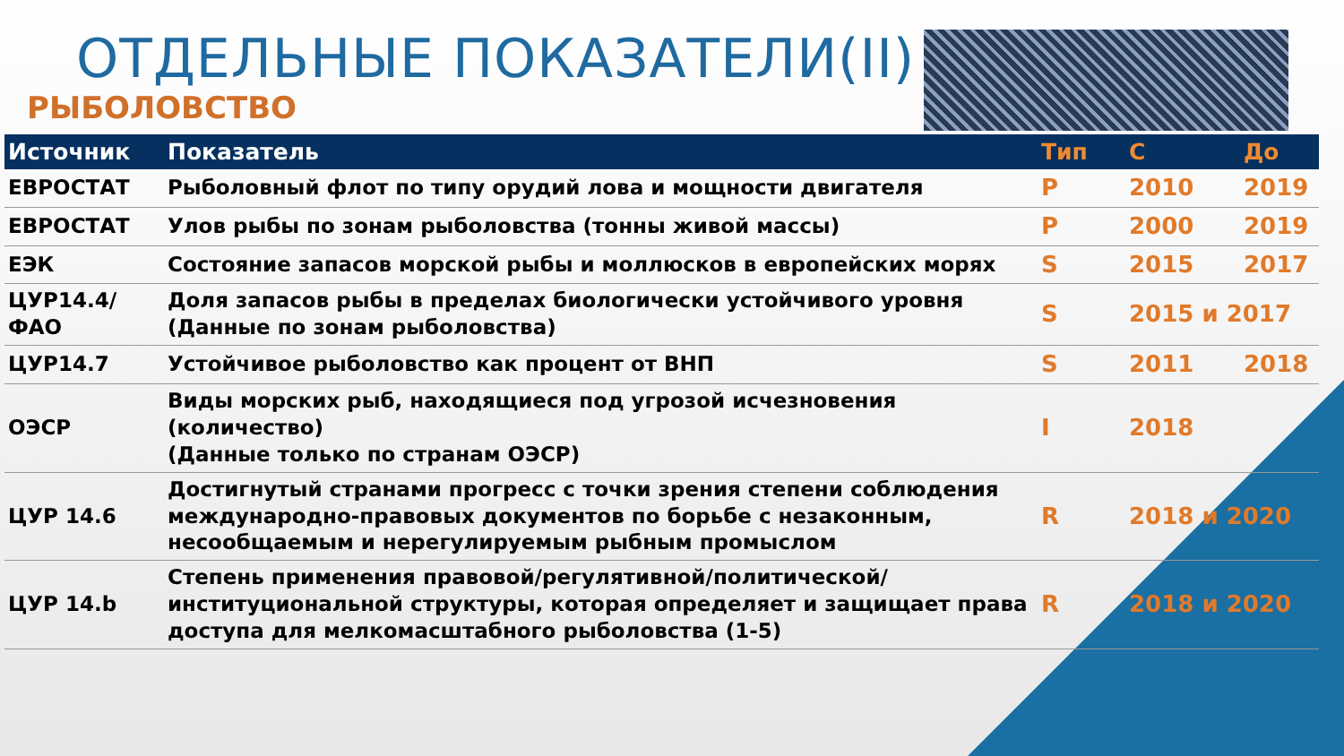ОТДЕЛЬНЫЕ ПОКАЗАТЕЛИ(II)
РЫБОЛОВСТВО
| Источник | Показатель | Тип | С | До |
| --- | --- | --- | --- | --- |
| ЕВРОСТАТ | Рыболовный флот по типу орудий лова и мощности двигателя | P | 2010 | 2019 |
| ЕВРОСТАТ | Улов рыбы по зонам рыболовства (тонны живой массы) | P | 2000 | 2019 |
| ЕЭК | Состояние запасов морской рыбы и моллюсков в европейских морях | S | 2015 | 2017 |
| ЦУР14.4/ ФАО | Доля запасов рыбы в пределах биологически устойчивого уровня (Данные по зонам рыболовства) | S | 2015 и 2017 | |
| ЦУР14.7 | Устойчивое рыболовство как процент от ВНП | S | 2011 | 2018 |
| ОЭСР | Виды морских рыб, находящиеся под угрозой исчезновения (количество) (Данные только по странам ОЭСР) | I | 2018 | |
| ЦУР 14.6 | Достигнутый странами прогресс с точки зрения степени соблюдения международно-правовых документов по борьбе с незаконным, несообщаемым и нерегулируемым рыбным промыслом | R | 2018 и 2020 | |
| ЦУР 14.b | Степень применения правовой/регулятивной/политической/институциональной структуры, которая определяет и защищает права доступа для мелкомасштабного рыболовства (1-5) | R | 2018 и 2020 | |